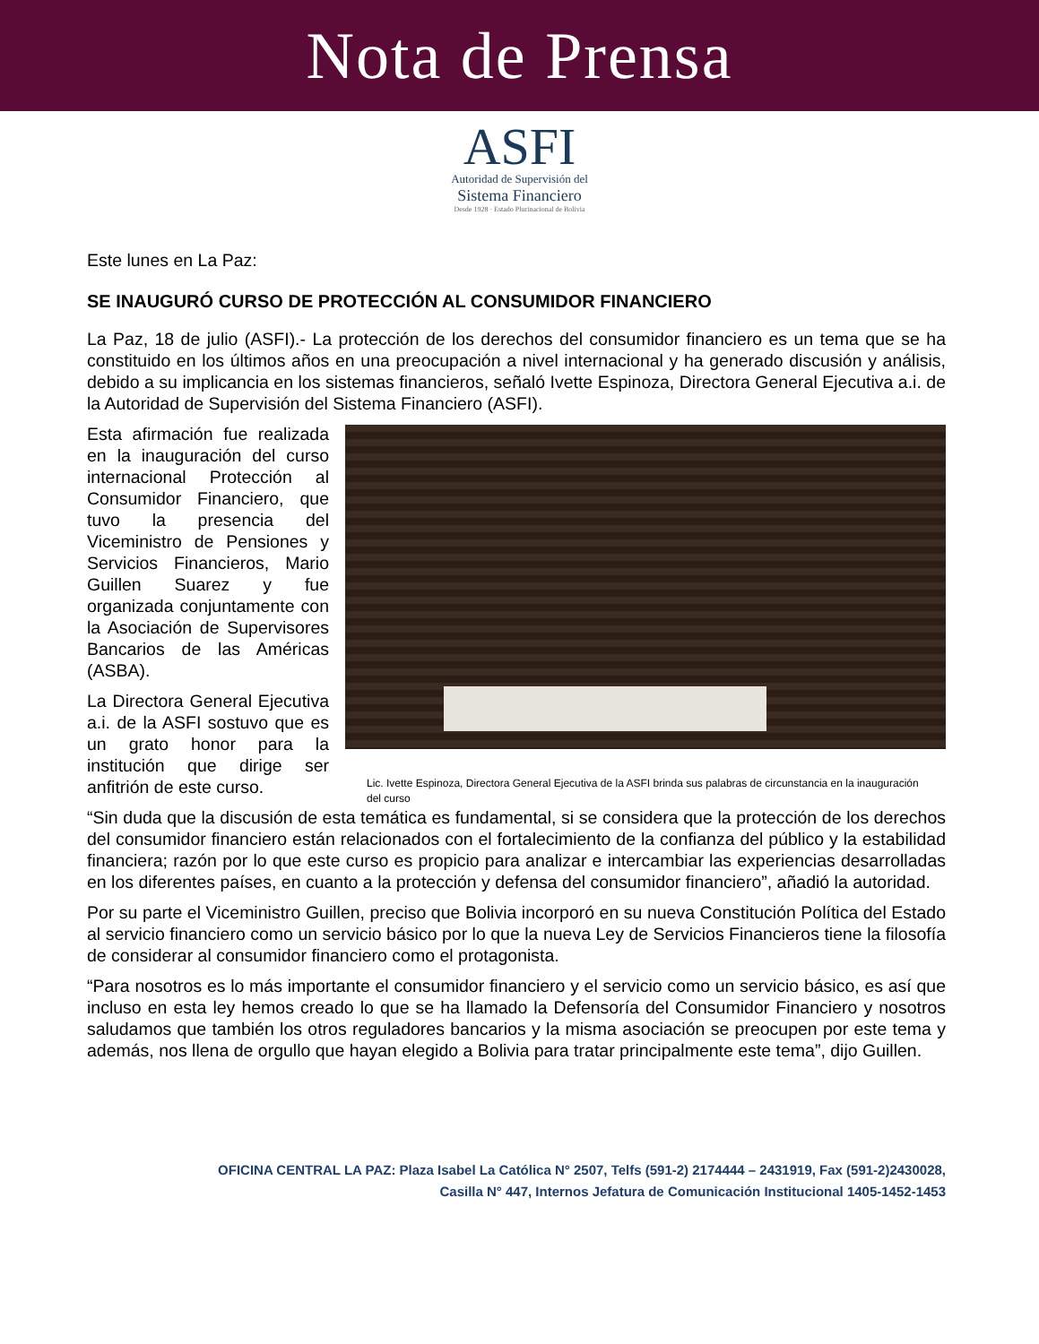Nota de Prensa
ASFI
Autoridad de Supervisión del
Sistema Financiero
Desde 1928 · Estado Plurinacional de Bolivia
Este lunes en La Paz:
SE INAUGURÓ CURSO DE PROTECCIÓN AL CONSUMIDOR FINANCIERO
La Paz, 18 de julio (ASFI).- La protección de los derechos del consumidor financiero es un tema que se ha constituido en los últimos años en una preocupación a nivel internacional y ha generado discusión y análisis, debido a su implicancia en los sistemas financieros, señaló Ivette Espinoza, Directora General Ejecutiva a.i. de la Autoridad de Supervisión del Sistema Financiero (ASFI).
Esta afirmación fue realizada en la inauguración del curso internacional Protección al Consumidor Financiero, que tuvo la presencia del Viceministro de Pensiones y Servicios Financieros, Mario Guillen Suarez y fue organizada conjuntamente con la Asociación de Supervisores Bancarios de las Américas (ASBA).
La Directora General Ejecutiva a.i. de la ASFI sostuvo que es un grato honor para la institución que dirige ser anfitrión de este curso.
Lic. Ivette Espinoza, Directora General Ejecutiva de la ASFI brinda sus palabras de circunstancia en la inauguración del curso
“Sin duda que la discusión de esta temática es fundamental, si se considera que la protección de los derechos del consumidor financiero están relacionados con el fortalecimiento de la confianza del público y la estabilidad financiera; razón por lo que este curso es propicio para analizar e intercambiar las experiencias desarrolladas en los diferentes países, en cuanto a la protección y defensa del consumidor financiero”, añadió la autoridad.
Por su parte el Viceministro Guillen, preciso que Bolivia incorporó en su nueva Constitución Política del Estado al servicio financiero como un servicio básico por lo que la nueva Ley de Servicios Financieros tiene la filosofía de considerar al consumidor financiero como el protagonista.
“Para nosotros es lo más importante el consumidor financiero y el servicio como un servicio básico, es así que incluso en esta ley hemos creado lo que se ha llamado la Defensoría del Consumidor Financiero y nosotros saludamos que también los otros reguladores bancarios y la misma asociación se preocupen por este tema y además, nos llena de orgullo que hayan elegido a Bolivia para tratar principalmente este tema”, dijo Guillen.
OFICINA CENTRAL LA PAZ: Plaza Isabel La Católica N° 2507, Telfs (591-2) 2174444 – 2431919, Fax (591-2)2430028, Casilla N° 447, Internos Jefatura de Comunicación Institucional 1405-1452-1453